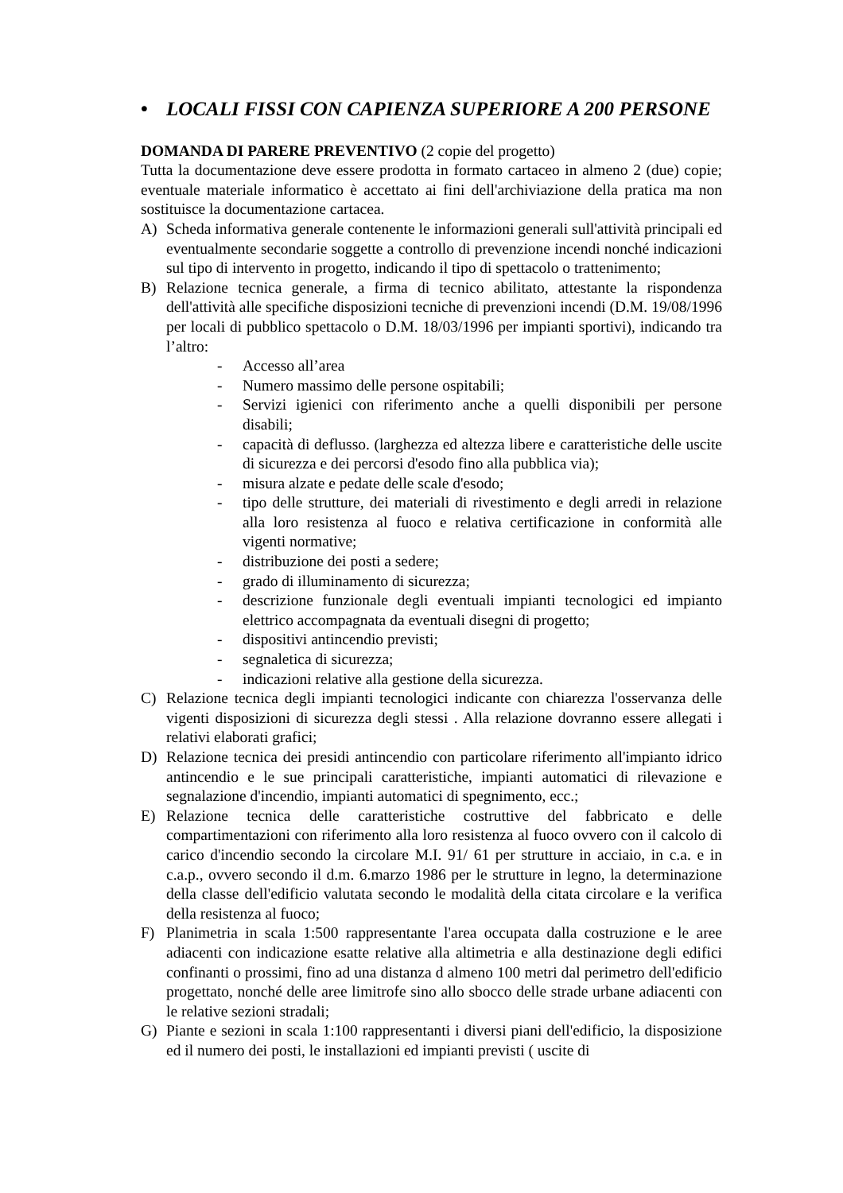• LOCALI FISSI CON CAPIENZA SUPERIORE A 200 PERSONE
DOMANDA DI PARERE PREVENTIVO (2 copie del progetto)
Tutta la documentazione deve essere prodotta in formato cartaceo in almeno 2 (due) copie; eventuale materiale informatico è accettato ai fini dell'archiviazione della pratica ma non sostituisce la documentazione cartacea.
A) Scheda informativa generale contenente le informazioni generali sull'attività principali ed eventualmente secondarie soggette a controllo di prevenzione incendi nonché indicazioni sul tipo di intervento in progetto, indicando il tipo di spettacolo o trattenimento;
B) Relazione tecnica generale, a firma di tecnico abilitato, attestante la rispondenza dell'attività alle specifiche disposizioni tecniche di prevenzioni incendi (D.M. 19/08/1996 per locali di pubblico spettacolo o D.M. 18/03/1996 per impianti sportivi), indicando tra l’altro:
- Accesso all’area
- Numero massimo delle persone ospitabili;
- Servizi igienici con riferimento anche a quelli disponibili per persone disabili;
- capacità di deflusso. (larghezza ed altezza libere e caratteristiche delle uscite di sicurezza e dei percorsi d'esodo fino alla pubblica via);
- misura alzate e pedate delle scale d'esodo;
- tipo delle strutture, dei materiali di rivestimento e degli arredi in relazione alla loro resistenza al fuoco e relativa certificazione in conformità alle vigenti normative;
- distribuzione dei posti a sedere;
- grado di illuminamento di sicurezza;
- descrizione funzionale degli eventuali impianti tecnologici ed impianto elettrico accompagnata da eventuali disegni di progetto;
- dispositivi antincendio previsti;
- segnaletica di sicurezza;
- indicazioni relative alla gestione della sicurezza.
C) Relazione tecnica degli impianti tecnologici indicante con chiarezza l'osservanza delle vigenti disposizioni di sicurezza degli stessi . Alla relazione dovranno essere allegati i relativi elaborati grafici;
D) Relazione tecnica dei presidi antincendio con particolare riferimento all'impianto idrico antincendio e le sue principali caratteristiche, impianti automatici di rilevazione e segnalazione d'incendio, impianti automatici di spegnimento, ecc.;
E) Relazione tecnica delle caratteristiche costruttive del fabbricato e delle compartimentazioni con riferimento alla loro resistenza al fuoco ovvero con il calcolo di carico d'incendio secondo la circolare M.I. 91/ 61 per strutture in acciaio, in c.a. e in c.a.p., ovvero secondo il d.m. 6.marzo 1986 per le strutture in legno, la determinazione della classe dell'edificio valutata secondo le modalità della citata circolare e la verifica della resistenza al fuoco;
F) Planimetria in scala 1:500 rappresentante l'area occupata dalla costruzione e le aree adiacenti con indicazione esatte relative alla altimetria e alla destinazione degli edifici confinanti o prossimi, fino ad una distanza d almeno 100 metri dal perimetro dell'edificio progettato, nonché delle aree limitrofe sino allo sbocco delle strade urbane adiacenti con le relative sezioni stradali;
G) Piante e sezioni in scala 1:100 rappresentanti i diversi piani dell'edificio, la disposizione ed il numero dei posti, le installazioni ed impianti previsti ( uscite di